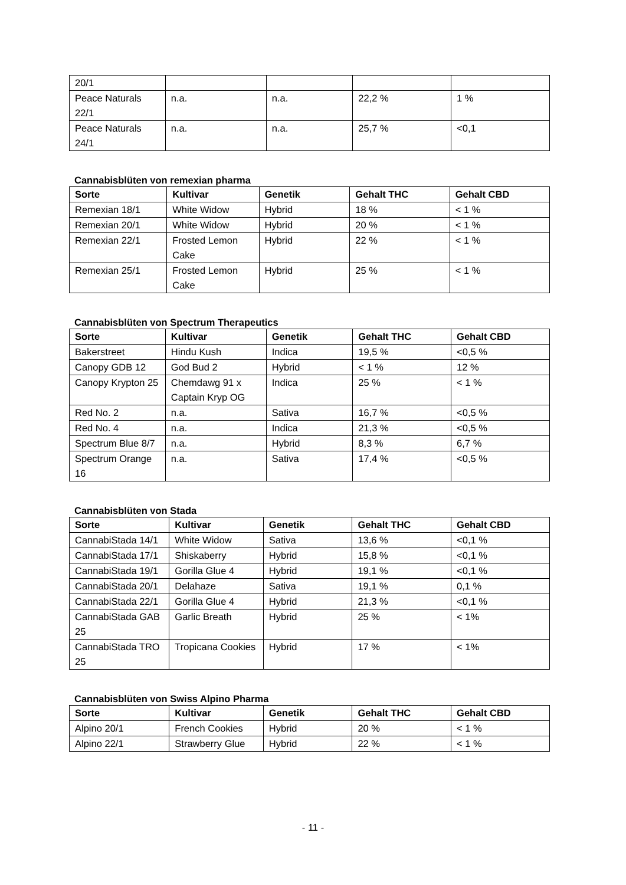| 20/1 | | | | |
| Peace Naturals 22/1 | n.a. | n.a. | 22,2 % | 1 % |
| Peace Naturals 24/1 | n.a. | n.a. | 25,7 % | <0,1 |
Cannabisblüten von remexian pharma
| Sorte | Kultivar | Genetik | Gehalt THC | Gehalt CBD |
| --- | --- | --- | --- | --- |
| Remexian 18/1 | White Widow | Hybrid | 18 % | < 1 % |
| Remexian 20/1 | White Widow | Hybrid | 20 % | < 1 % |
| Remexian 22/1 | Frosted Lemon Cake | Hybrid | 22 % | < 1 % |
| Remexian 25/1 | Frosted Lemon Cake | Hybrid | 25 % | < 1 % |
Cannabisblüten von Spectrum Therapeutics
| Sorte | Kultivar | Genetik | Gehalt THC | Gehalt CBD |
| --- | --- | --- | --- | --- |
| Bakerstreet | Hindu Kush | Indica | 19,5 % | <0,5 % |
| Canopy GDB 12 | God Bud 2 | Hybrid | < 1 % | 12 % |
| Canopy Krypton 25 | Chemdawg 91 x Captain Kryp OG | Indica | 25 % | < 1 % |
| Red No. 2 | n.a. | Sativa | 16,7 % | <0,5 % |
| Red No. 4 | n.a. | Indica | 21,3 % | <0,5 % |
| Spectrum Blue 8/7 | n.a. | Hybrid | 8,3 % | 6,7 % |
| Spectrum Orange 16 | n.a. | Sativa | 17,4 % | <0,5 % |
Cannabisblüten von Stada
| Sorte | Kultivar | Genetik | Gehalt THC | Gehalt CBD |
| --- | --- | --- | --- | --- |
| CannabiStada 14/1 | White Widow | Sativa | 13,6 % | <0,1 % |
| CannabiStada 17/1 | Shiskaberry | Hybrid | 15,8 % | <0,1 % |
| CannabiStada 19/1 | Gorilla Glue 4 | Hybrid | 19,1 % | <0,1 % |
| CannabiStada 20/1 | Delahaze | Sativa | 19,1 % | 0,1 % |
| CannabiStada 22/1 | Gorilla Glue 4 | Hybrid | 21,3 % | <0,1 % |
| CannabiStada GAB 25 | Garlic Breath | Hybrid | 25 % | < 1% |
| CannabiStada TRO 25 | Tropicana Cookies | Hybrid | 17 % | < 1% |
Cannabisblüten von Swiss Alpino Pharma
| Sorte | Kultivar | Genetik | Gehalt THC | Gehalt CBD |
| --- | --- | --- | --- | --- |
| Alpino 20/1 | French Cookies | Hybrid | 20 % | < 1 % |
| Alpino 22/1 | Strawberry Glue | Hybrid | 22 % | < 1 % |
- 11 -